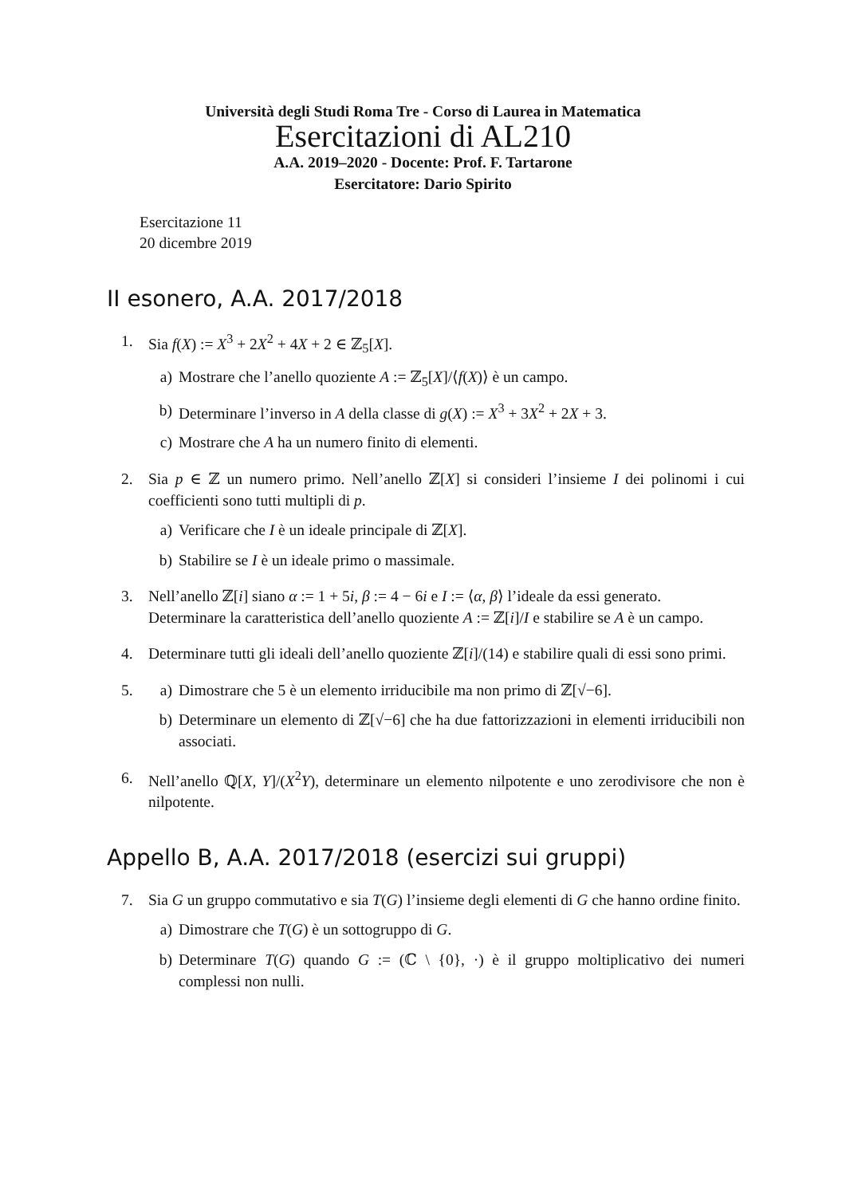Università degli Studi Roma Tre - Corso di Laurea in Matematica
Esercitazioni di AL210
A.A. 2019–2020 - Docente: Prof. F. Tartarone
Esercitatore: Dario Spirito
Esercitazione 11
20 dicembre 2019
II esonero, A.A. 2017/2018
1. Sia f(X) := X<sup>3</sup> + 2X<sup>2</sup> + 4X + 2 ∈ ℤ<sub>5</sub>[X].
a) Mostrare che l’anello quoziente A := ℤ<sub>5</sub>[X]/⟨f(X)⟩ è un campo.
b) Determinare l’inverso in A della classe di g(X) := X<sup>3</sup> + 3X<sup>2</sup> + 2X + 3.
c) Mostrare che A ha un numero finito di elementi.
2. Sia p ∈ ℤ un numero primo. Nell’anello ℤ[X] si consideri l’insieme I dei polinomi i cui coefficienti sono tutti multipli di p.
a) Verificare che I è un ideale principale di ℤ[X].
b) Stabilire se I è un ideale primo o massimale.
3. Nell’anello ℤ[i] siano α := 1 + 5i, β := 4 − 6i e I := ⟨α, β⟩ l’ideale da essi generato.
Determinare la caratteristica dell’anello quoziente A := ℤ[i]/I e stabilire se A è un campo.
4. Determinare tutti gli ideali dell’anello quoziente ℤ[i]/(14) e stabilire quali di essi sono primi.
5. a) Dimostrare che 5 è un elemento irriducibile ma non primo di ℤ[√−6].
b) Determinare un elemento di ℤ[√−6] che ha due fattorizzazioni in elementi irriducibili non associati.
6. Nell’anello ℚ[X, Y]/(X<sup>2</sup>Y), determinare un elemento nilpotente e uno zerodivisore che non è nilpotente.
Appello B, A.A. 2017/2018 (esercizi sui gruppi)
7. Sia G un gruppo commutativo e sia T(G) l’insieme degli elementi di G che hanno ordine finito.
a) Dimostrare che T(G) è un sottogruppo di G.
b) Determinare T(G) quando G := (ℂ \ {0}, ·) è il gruppo moltiplicativo dei numeri complessi non nulli.